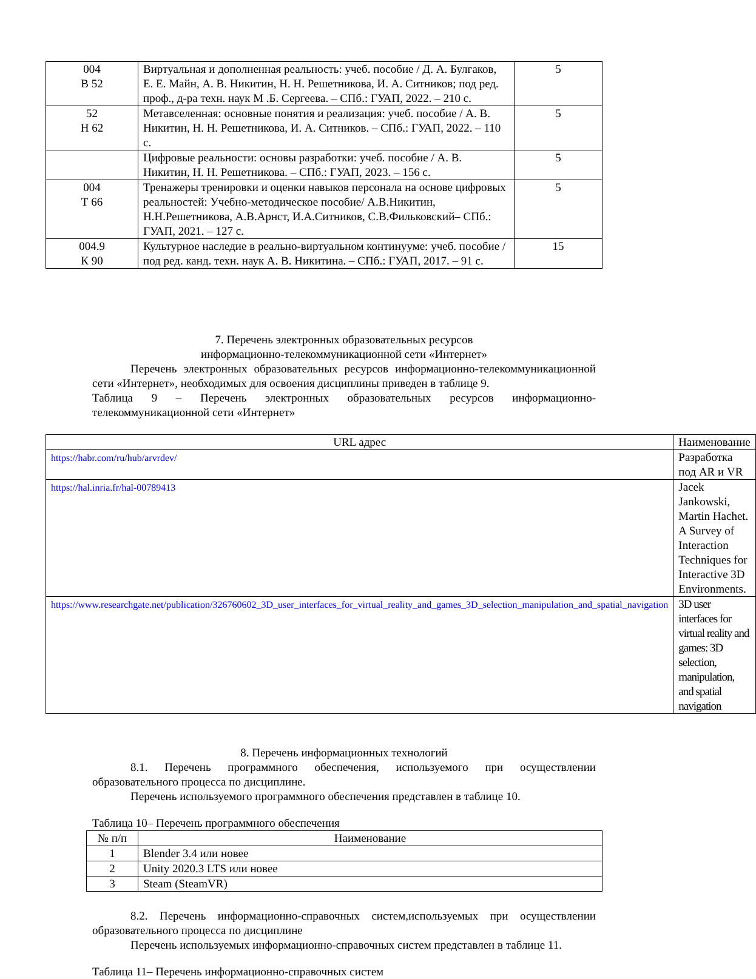| 004 В 52 | Виртуальная и дополненная реальность: учеб. пособие / Д. А. Булгаков, Е. Е. Майн, А. В. Никитин, Н. Н. Решетникова, И. А. Ситников; под ред. проф., д-ра техн. наук М .Б. Сергеева. – СПб.: ГУАП, 2022. – 210 с. | 5 |
| 52 Н 62 | Метавселенная: основные понятия и реализация: учеб. пособие / А. В. Никитин, Н. Н. Решетникова, И. А. Ситников. – СПб.: ГУАП, 2022. – 110 с. | 5 |
| | Цифровые реальности: основы разработки: учеб. пособие / А. В. Никитин, Н. Н. Решетникова. – СПб.: ГУАП, 2023. – 156 с. | 5 |
| 004 Т 66 | Тренажеры тренировки и оценки навыков персонала на основе цифровых реальностей: Учебно-методическое пособие/ А.В.Никитин, Н.Н.Решетникова, А.В.Арнст, И.А.Ситников, С.В.Фильковский– СПб.: ГУАП, 2021. – 127 с. | 5 |
| 004.9 К 90 | Культурное наследие в реально-виртуальном континууме: учеб. пособие / под ред. канд. техн. наук А. В. Никитина. – СПб.: ГУАП, 2017. – 91 с. | 15 |
7. Перечень электронных образовательных ресурсов
информационно-телекоммуникационной сети «Интернет»
Перечень электронных образовательных ресурсов информационно-телекоммуникационной сети «Интернет», необходимых для освоения дисциплины приведен в таблице 9.
Таблица 9 – Перечень электронных образовательных ресурсов информационно-телекоммуникационной сети «Интернет»
| URL адрес | Наименование |
| --- | --- |
| https://habr.com/ru/hub/arvrdev/ | Разработка под AR и VR |
| https://hal.inria.fr/hal-00789413 | Jacek Jankowski, Martin Hachet. A Survey of Interaction Techniques for Interactive 3D Environments. |
| https://www.researchgate.net/publication/326760602_3D_user_interfaces_for_virtual_reality_and_games_3D_selection_manipulation_and_spatial_navigation | 3D user interfaces for virtual reality and games: 3D selection, manipulation, and spatial navigation |
8. Перечень информационных технологий
8.1. Перечень программного обеспечения, используемого при осуществлении образовательного процесса по дисциплине.
Перечень используемого программного обеспечения представлен в таблице 10.
Таблица 10– Перечень программного обеспечения
| № п/п | Наименование |
| --- | --- |
| 1 | Blender 3.4 или новее |
| 2 | Unity 2020.3 LTS или новее |
| 3 | Steam (SteamVR) |
8.2. Перечень информационно-справочных систем,используемых при осуществлении образовательного процесса по дисциплине
Перечень используемых информационно-справочных систем представлен в таблице 11.
Таблица 11– Перечень информационно-справочных систем